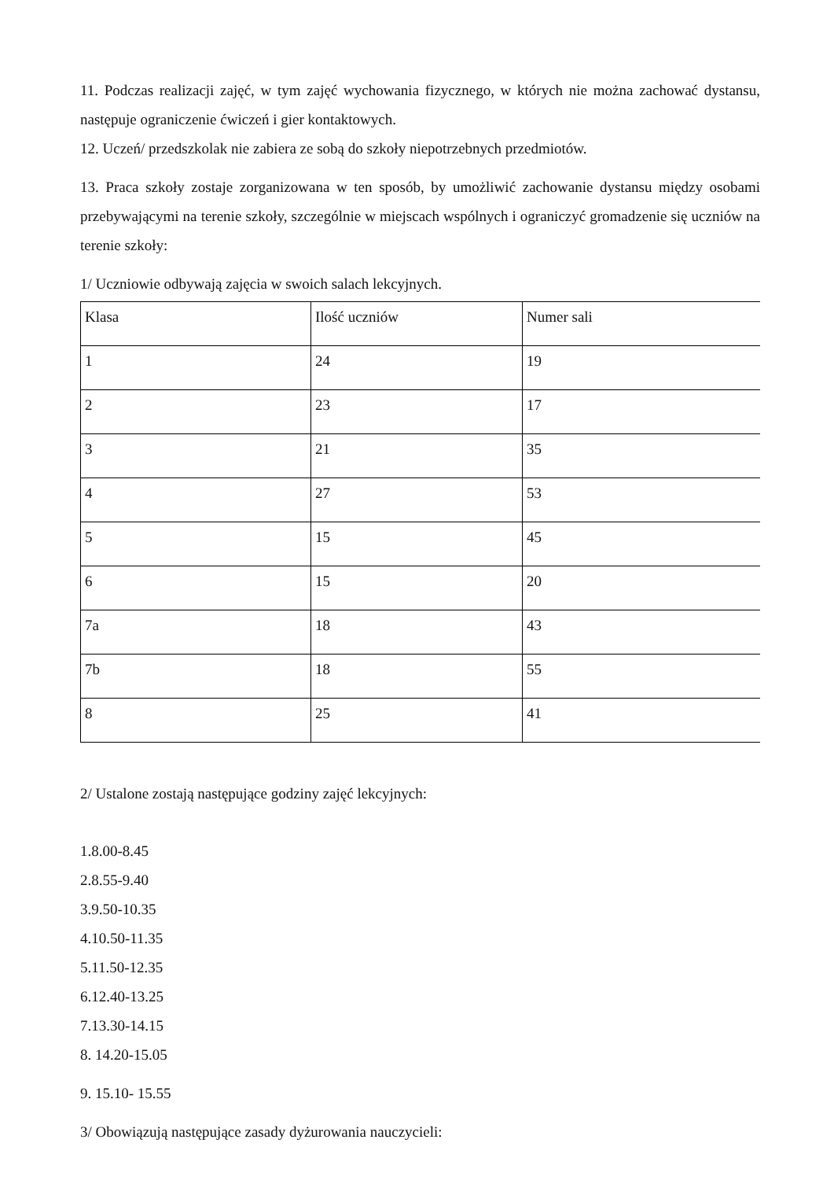11. Podczas realizacji zajęć, w tym zajęć wychowania fizycznego, w których nie można zachować dystansu, następuje ograniczenie ćwiczeń i gier kontaktowych.
12. Uczeń/ przedszkolak nie zabiera ze sobą do szkoły niepotrzebnych przedmiotów.
13. Praca szkoły zostaje zorganizowana w ten sposób, by umożliwić zachowanie dystansu między osobami przebywającymi na terenie szkoły, szczególnie w miejscach wspólnych i ograniczyć gromadzenie się uczniów na terenie szkoły:
1/ Uczniowie odbywają zajęcia w swoich salach lekcyjnych.
| Klasa | Ilość uczniów | Numer sali |
| 1 | 24 | 19 |
| 2 | 23 | 17 |
| 3 | 21 | 35 |
| 4 | 27 | 53 |
| 5 | 15 | 45 |
| 6 | 15 | 20 |
| 7a | 18 | 43 |
| 7b | 18 | 55 |
| 8 | 25 | 41 |
2/ Ustalone zostają następujące godziny zajęć lekcyjnych:
1.8.00-8.45
2.8.55-9.40
3.9.50-10.35
4.10.50-11.35
5.11.50-12.35
6.12.40-13.25
7.13.30-14.15
8. 14.20-15.05
9. 15.10- 15.55
3/ Obowiązują następujące zasady dyżurowania nauczycieli: